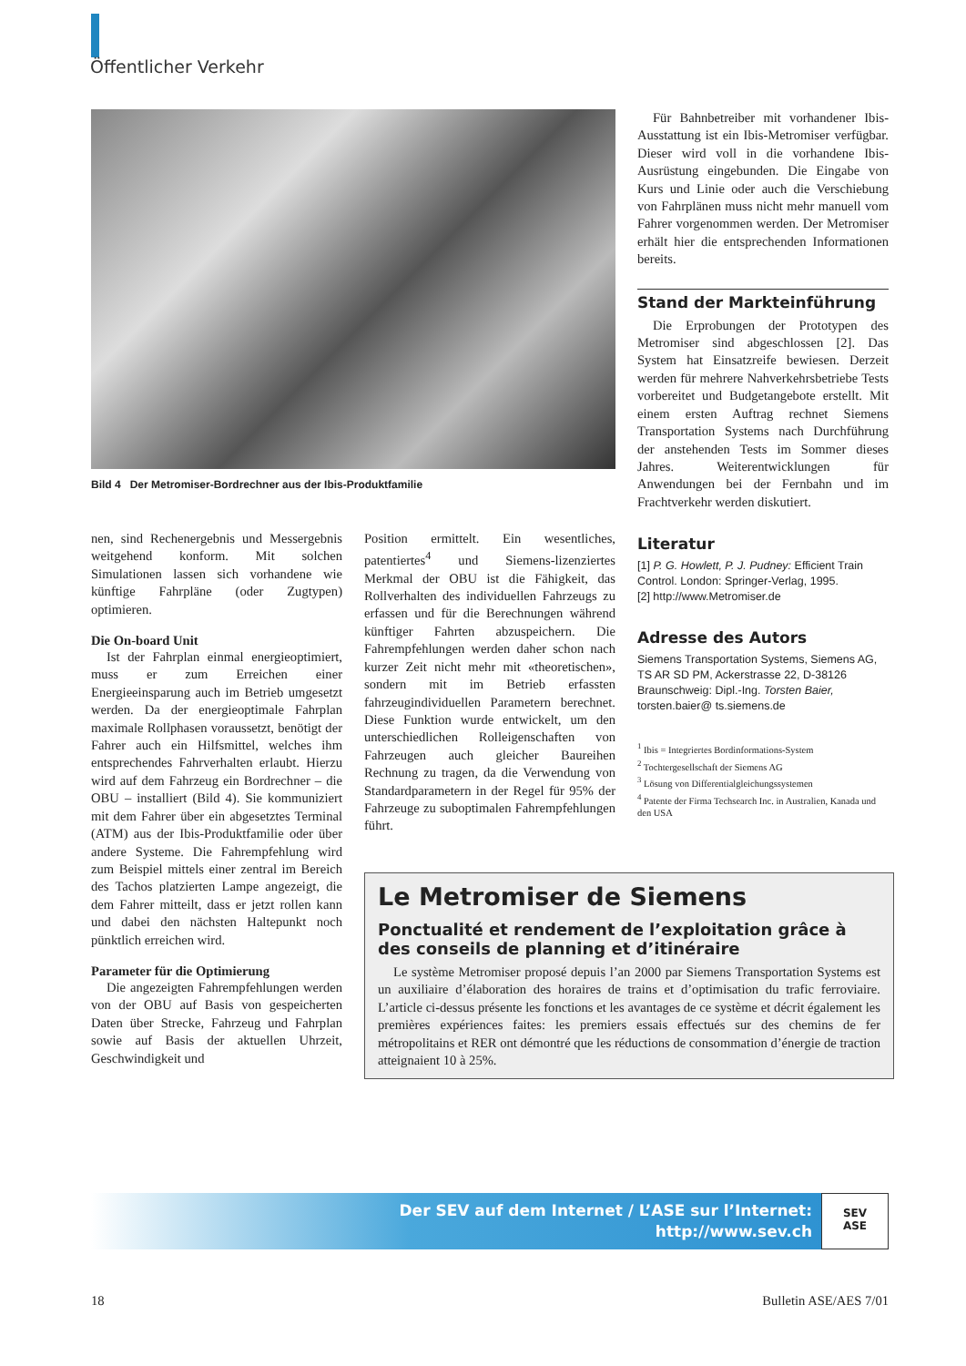Öffentlicher Verkehr
Bild 4 Der Metromiser-Bordrechner aus der Ibis-Produktfamilie
nen, sind Rechenergebnis und Messergebnis weitgehend konform. Mit solchen Simulationen lassen sich vorhandene wie künftige Fahrpläne (oder Zugtypen) optimieren.
Die On-board Unit
Ist der Fahrplan einmal energieoptimiert, muss er zum Erreichen einer Energieeinsparung auch im Betrieb umgesetzt werden. Da der energieoptimale Fahrplan maximale Rollphasen voraussetzt, benötigt der Fahrer auch ein Hilfsmittel, welches ihm entsprechendes Fahrverhalten erlaubt. Hierzu wird auf dem Fahrzeug ein Bordrechner – die OBU – installiert (Bild 4). Sie kommuniziert mit dem Fahrer über ein abgesetztes Terminal (ATM) aus der Ibis-Produktfamilie oder über andere Systeme. Die Fahrempfehlung wird zum Beispiel mittels einer zentral im Bereich des Tachos platzierten Lampe angezeigt, die dem Fahrer mitteilt, dass er jetzt rollen kann und dabei den nächsten Haltepunkt noch pünktlich erreichen wird.
Parameter für die Optimierung
Die angezeigten Fahrempfehlungen werden von der OBU auf Basis von gespeicherten Daten über Strecke, Fahrzeug und Fahrplan sowie auf Basis der aktuellen Uhrzeit, Geschwindigkeit und
Position ermittelt. Ein wesentliches, patentiertes<sup>4</sup> und Siemens-lizenziertes Merkmal der OBU ist die Fähigkeit, das Rollverhalten des individuellen Fahrzeugs zu erfassen und für die Berechnungen während künftiger Fahrten abzuspeichern. Die Fahrempfehlungen werden daher schon nach kurzer Zeit nicht mehr mit «theoretischen», sondern mit im Betrieb erfassten fahrzeugindividuellen Parametern berechnet. Diese Funktion wurde entwickelt, um den unterschiedlichen Rolleigenschaften von Fahrzeugen auch gleicher Baureihen Rechnung zu tragen, da die Verwendung von Standardparametern in der Regel für 95% der Fahrzeuge zu suboptimalen Fahrempfehlungen führt.
Für Bahnbetreiber mit vorhandener Ibis-Ausstattung ist ein Ibis-Metromiser verfügbar. Dieser wird voll in die vorhandene Ibis-Ausrüstung eingebunden. Die Eingabe von Kurs und Linie oder auch die Verschiebung von Fahrplänen muss nicht mehr manuell vom Fahrer vorgenommen werden. Der Metromiser erhält hier die entsprechenden Informationen bereits.
Stand der Markteinführung
Die Erprobungen der Prototypen des Metromiser sind abgeschlossen [2]. Das System hat Einsatzreife bewiesen. Derzeit werden für mehrere Nahverkehrsbetriebe Tests vorbereitet und Budgetangebote erstellt. Mit einem ersten Auftrag rechnet Siemens Transportation Systems nach Durchführung der anstehenden Tests im Sommer dieses Jahres. Weiterentwicklungen für Anwendungen bei der Fernbahn und im Frachtverkehr werden diskutiert.
Literatur
[1] P. G. Howlett, P. J. Pudney: Efficient Train Control. London: Springer-Verlag, 1995.
[2] http://www.Metromiser.de
Adresse des Autors
Siemens Transportation Systems, Siemens AG, TS AR SD PM, Ackerstrasse 22, D-38126 Braunschweig: Dipl.-Ing. Torsten Baier, torsten.baier@ ts.siemens.de
<sup>1</sup> Ibis = Integriertes Bordinformations-System
<sup>2</sup> Tochtergesellschaft der Siemens AG
<sup>3</sup> Lösung von Differentialgleichungssystemen
<sup>4</sup> Patente der Firma Techsearch Inc. in Australien, Kanada und den USA
Le Metromiser de Siemens
Ponctualité et rendement de l’exploitation grâce à des conseils de planning et d’itinéraire
Le système Metromiser proposé depuis l’an 2000 par Siemens Transportation Systems est un auxiliaire d’élaboration des horaires de trains et d’optimisation du trafic ferroviaire. L’article ci-dessus présente les fonctions et les avantages de ce système et décrit également les premières expériences faites: les premiers essais effectués sur des chemins de fer métropolitains et RER ont démontré que les réductions de consommation d’énergie de traction atteignaient 10 à 25%.
Der SEV auf dem Internet / L’ASE sur l’Internet:
http://www.sev.ch
SEV
ASE
18 Bulletin ASE/AES 7/01